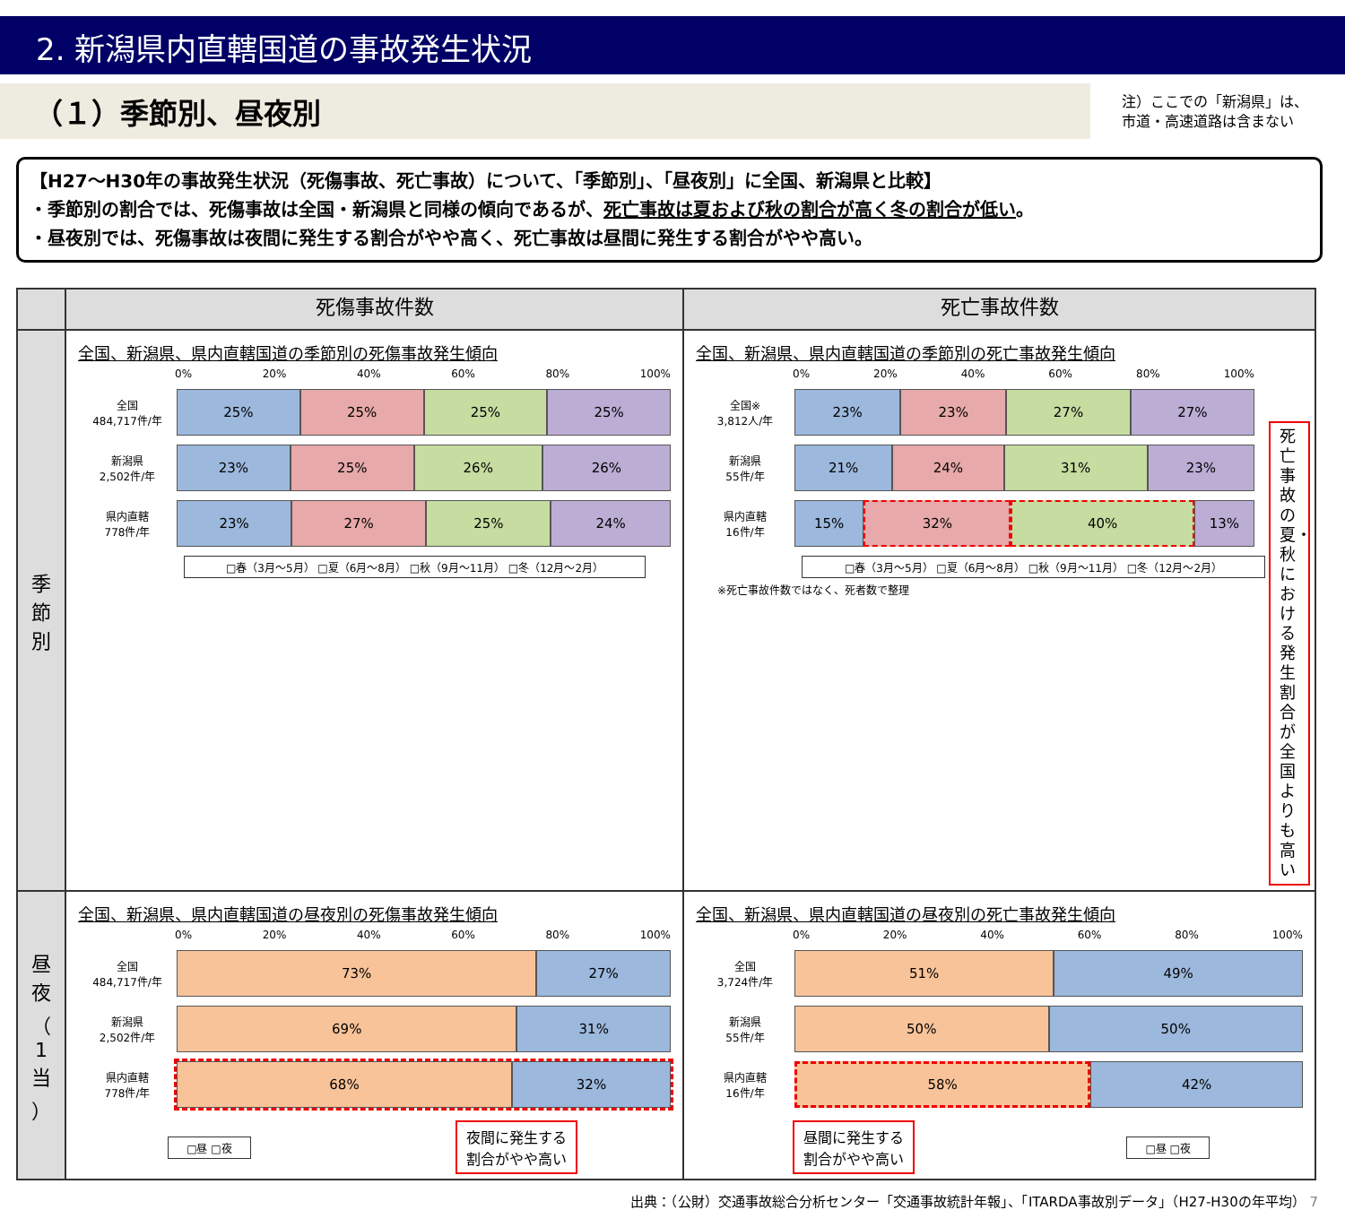2. 新潟県内直轄国道の事故発生状況
（１）季節別、昼夜別
注）ここでの「新潟県」は、
市道・高速道路は含まない
【H27～H30年の事故発生状況（死傷事故、死亡事故）について、「季節別」、「昼夜別」に全国、新潟県と比較】
・季節別の割合では、死傷事故は全国・新潟県と同様の傾向であるが、死亡事故は夏および秋の割合が高く冬の割合が低い。
・昼夜別では、死傷事故は夜間に発生する割合がやや高く、死亡事故は昼間に発生する割合がやや高い。
| | 死傷事故件数 | 死亡事故件数 |
| --- | --- | --- |
| 季 節 別 | 全国、新潟県、県内直轄国道の季節別の死傷事故発生傾向 0% 20% 40% 60% 80% 100% 全国 484,717件/年 25% 25% 25% 25% 新潟県 2,502件/年 23% 25% 26% 26% 県内直轄 778件/年 23% 27% 25% 24% □春（3月～5月） □夏（6月～8月） □秋（9月～11月） □冬（12月～2月） | 全国、新潟県、県内直轄国道の季節別の死亡事故発生傾向 0% 20% 40% 60% 80% 100% 全国※ 3,812人/年 23% 23% 27% 27% 新潟県 55件/年 21% 24% 31% 23% 県内直轄 16件/年 15% 32% 40% 13% □春（3月～5月） □夏（6月～8月） □秋（9月～11月） □冬（12月～2月） ※死亡事故件数ではなく、死者数で整理 死亡事故の夏・秋における発生割合が全国よりも高い |
| 昼 夜 （ 1 当 ） | 全国、新潟県、県内直轄国道の昼夜別の死傷事故発生傾向 0% 20% 40% 60% 80% 100% 全国 484,717件/年 73% 27% 新潟県 2,502件/年 69% 31% 県内直轄 778件/年 68% 32% □昼 □夜 夜間に発生する 割合がやや高い | 全国、新潟県、県内直轄国道の昼夜別の死亡事故発生傾向 0% 20% 40% 60% 80% 100% 全国 3,724件/年 51% 49% 新潟県 55件/年 50% 50% 県内直轄 16件/年 58% 42% 昼間に発生する 割合がやや高い □昼 □夜 |
出典：（公財）交通事故総合分析センター「交通事故統計年報」、「ITARDA事故別データ」（H27-H30の年平均） 7